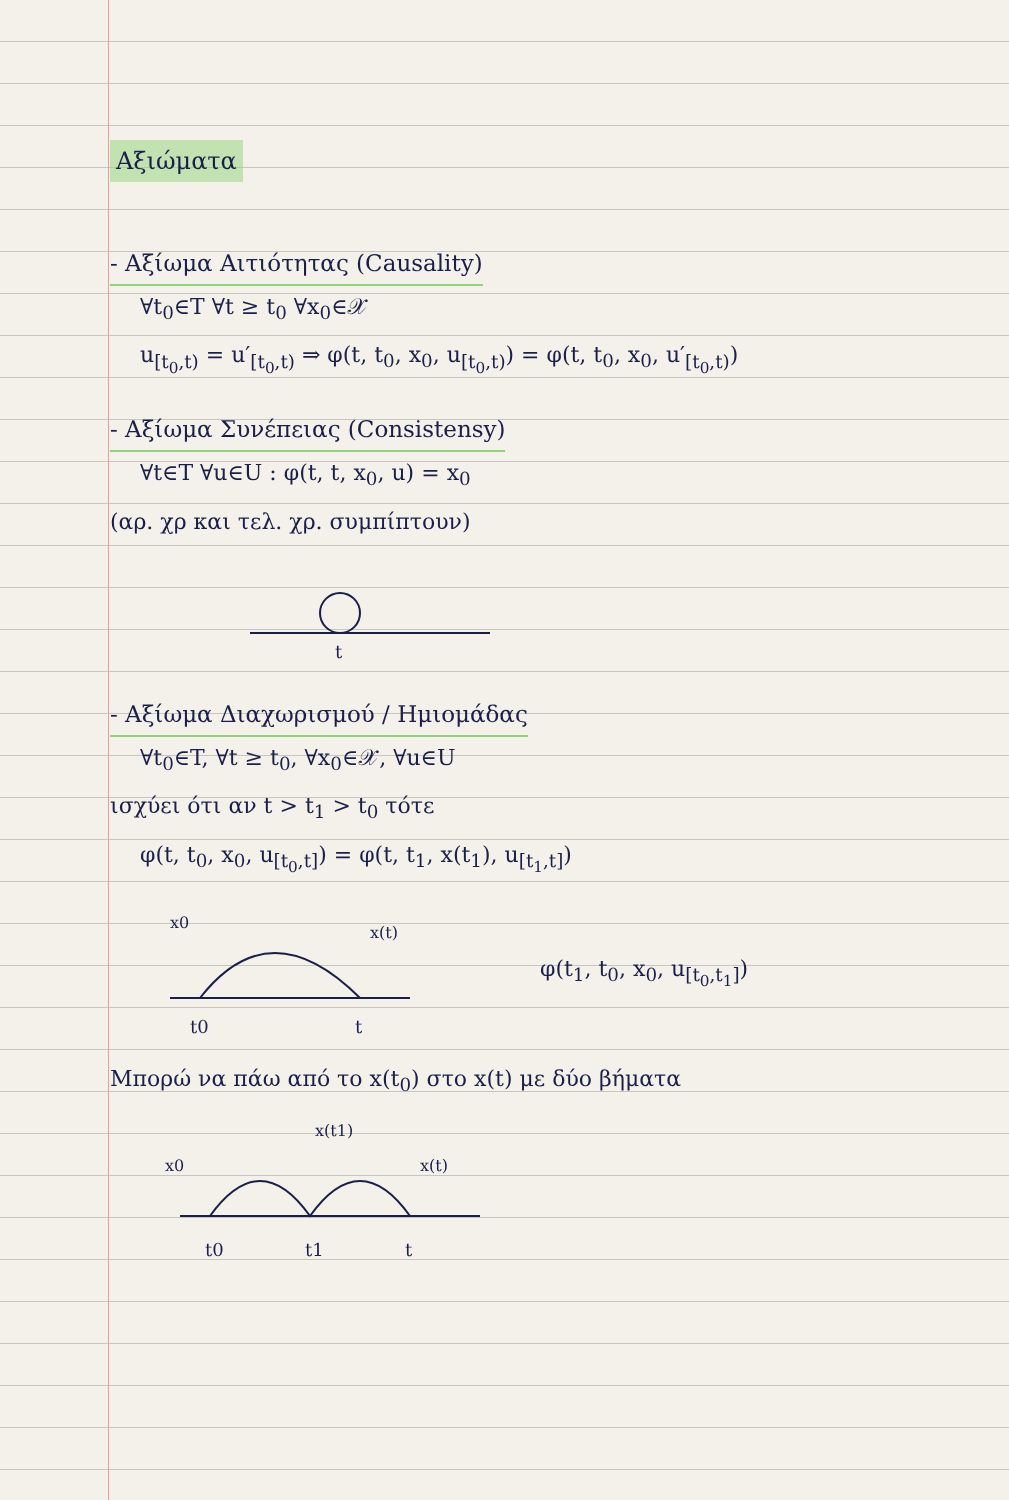Αξιώματα
- Αξίωμα Αιτιότητας (Causality)
∀t<sub>0</sub>∈T ∀t ≥ t<sub>0</sub> ∀x<sub>0</sub>∈𝒳
u<sub>[t<sub>0</sub>,t)</sub> = u′<sub>[t<sub>0</sub>,t)</sub> ⇒ φ(t, t<sub>0</sub>, x<sub>0</sub>, u<sub>[t<sub>0</sub>,t)</sub>) = φ(t, t<sub>0</sub>, x<sub>0</sub>, u′<sub>[t<sub>0</sub>,t)</sub>)
- Αξίωμα Συνέπειας (Consistensy)
∀t∈T ∀u∈U : φ(t, t, x<sub>0</sub>, u) = x<sub>0</sub>
(αρ. χρ και τελ. χρ. συμπίπτουν)
t
- Αξίωμα Διαχωρισμού / Ημιομάδας
∀t<sub>0</sub>∈T, ∀t ≥ t<sub>0</sub>, ∀x<sub>0</sub>∈𝒳, ∀u∈U
ισχύει ότι αν t > t<sub>1</sub> > t<sub>0</sub> τότε
φ(t, t<sub>0</sub>, x<sub>0</sub>, u<sub>[t<sub>0</sub>,t]</sub>) = φ(t, t<sub>1</sub>, x(t<sub>1</sub>), u<sub>[t<sub>1</sub>,t]</sub>)
x0
x(t)
t0
t
φ(t<sub>1</sub>, t<sub>0</sub>, x<sub>0</sub>, u<sub>[t<sub>0</sub>,t<sub>1</sub>]</sub>)
Μπορώ να πάω από το x(t<sub>0</sub>) στο x(t) με δύο βήματα
x0
x(t1)
x(t)
t0
t1
t